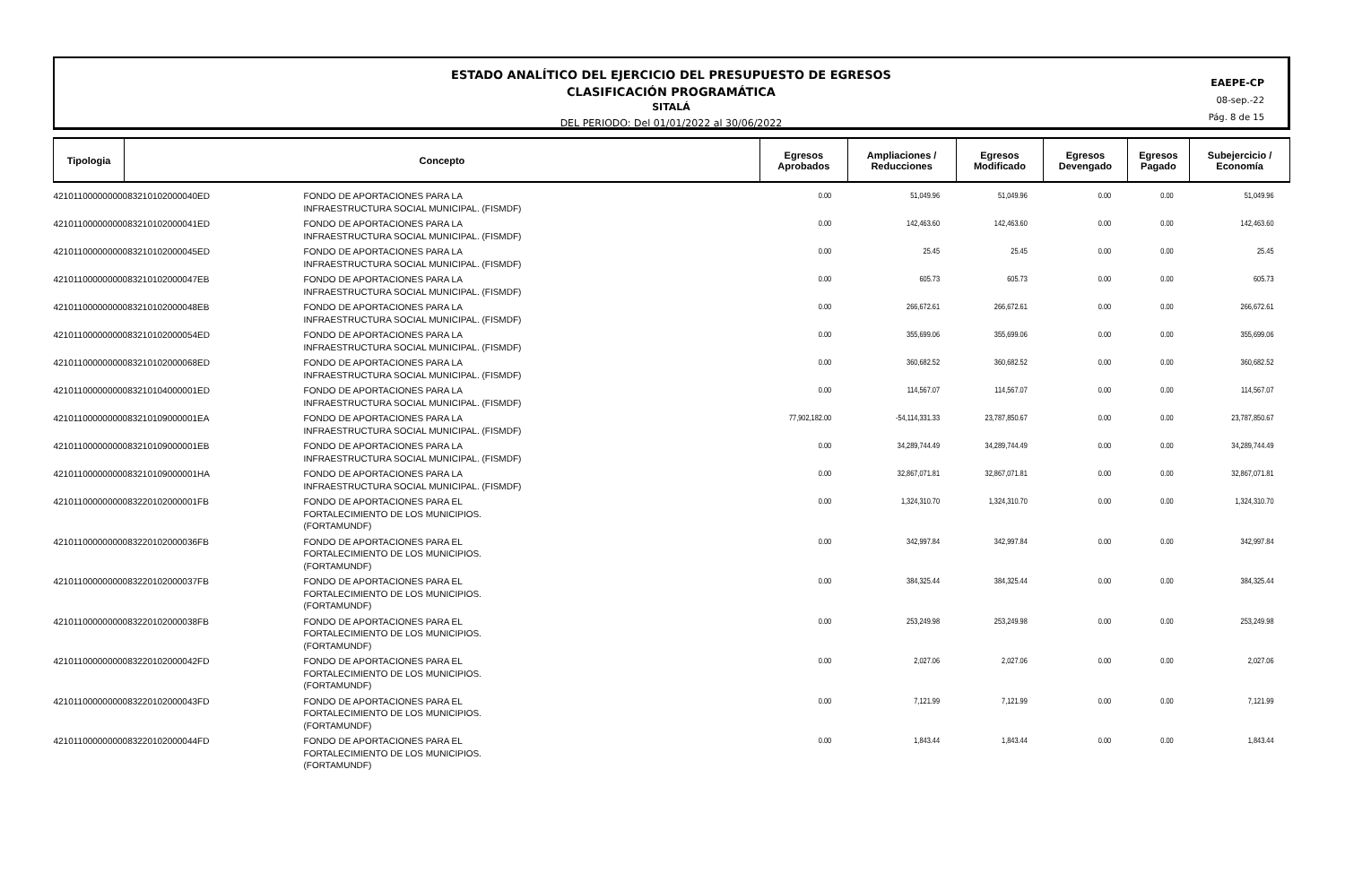ESTADO ANALÍTICO DEL EJERCICIO DEL PRESUPUESTO DE EGRESOS
CLASIFICACIÓN PROGRAMÁTICA
SITALÁ
DEL PERIODO: Del 01/01/2022 al 30/06/2022
EAEPE-CP
08-sep.-22
Pág. 8 de 15
| Tipologia | Concepto | | Egresos Aprobados | Ampliaciones / Reducciones | Egresos Modificado | Egresos Devengado | Egresos Pagado | Subejercicio / Economía |
| --- | --- | --- | --- | --- | --- | --- | --- | --- |
| 42101100000000083210102000040ED | | FONDO DE APORTACIONES PARA LA INFRAESTRUCTURA SOCIAL MUNICIPAL. (FISMDF) | 0.00 | 51,049.96 | 51,049.96 | 0.00 | 0.00 | 51,049.96 |
| 42101100000000083210102000041ED | | FONDO DE APORTACIONES PARA LA INFRAESTRUCTURA SOCIAL MUNICIPAL. (FISMDF) | 0.00 | 142,463.60 | 142,463.60 | 0.00 | 0.00 | 142,463.60 |
| 42101100000000083210102000045ED | | FONDO DE APORTACIONES PARA LA INFRAESTRUCTURA SOCIAL MUNICIPAL. (FISMDF) | 0.00 | 25.45 | 25.45 | 0.00 | 0.00 | 25.45 |
| 42101100000000083210102000047EB | | FONDO DE APORTACIONES PARA LA INFRAESTRUCTURA SOCIAL MUNICIPAL. (FISMDF) | 0.00 | 605.73 | 605.73 | 0.00 | 0.00 | 605.73 |
| 42101100000000083210102000048EB | | FONDO DE APORTACIONES PARA LA INFRAESTRUCTURA SOCIAL MUNICIPAL. (FISMDF) | 0.00 | 266,672.61 | 266,672.61 | 0.00 | 0.00 | 266,672.61 |
| 42101100000000083210102000054ED | | FONDO DE APORTACIONES PARA LA INFRAESTRUCTURA SOCIAL MUNICIPAL. (FISMDF) | 0.00 | 355,699.06 | 355,699.06 | 0.00 | 0.00 | 355,699.06 |
| 42101100000000083210102000068ED | | FONDO DE APORTACIONES PARA LA INFRAESTRUCTURA SOCIAL MUNICIPAL. (FISMDF) | 0.00 | 360,682.52 | 360,682.52 | 0.00 | 0.00 | 360,682.52 |
| 42101100000000083210104000001ED | | FONDO DE APORTACIONES PARA LA INFRAESTRUCTURA SOCIAL MUNICIPAL. (FISMDF) | 0.00 | 114,567.07 | 114,567.07 | 0.00 | 0.00 | 114,567.07 |
| 42101100000000083210109000001EA | | FONDO DE APORTACIONES PARA LA INFRAESTRUCTURA SOCIAL MUNICIPAL. (FISMDF) | 77,902,182.00 | -54,114,331.33 | 23,787,850.67 | 0.00 | 0.00 | 23,787,850.67 |
| 42101100000000083210109000001EB | | FONDO DE APORTACIONES PARA LA INFRAESTRUCTURA SOCIAL MUNICIPAL. (FISMDF) | 0.00 | 34,289,744.49 | 34,289,744.49 | 0.00 | 0.00 | 34,289,744.49 |
| 42101100000000083210109000001HA | | FONDO DE APORTACIONES PARA LA INFRAESTRUCTURA SOCIAL MUNICIPAL. (FISMDF) | 0.00 | 32,867,071.81 | 32,867,071.81 | 0.00 | 0.00 | 32,867,071.81 |
| 42101100000000083220102000001FB | | FONDO DE APORTACIONES PARA EL FORTALECIMIENTO DE LOS MUNICIPIOS. (FORTAMUNDF) | 0.00 | 1,324,310.70 | 1,324,310.70 | 0.00 | 0.00 | 1,324,310.70 |
| 42101100000000083220102000036FB | | FONDO DE APORTACIONES PARA EL FORTALECIMIENTO DE LOS MUNICIPIOS. (FORTAMUNDF) | 0.00 | 342,997.84 | 342,997.84 | 0.00 | 0.00 | 342,997.84 |
| 42101100000000083220102000037FB | | FONDO DE APORTACIONES PARA EL FORTALECIMIENTO DE LOS MUNICIPIOS. (FORTAMUNDF) | 0.00 | 384,325.44 | 384,325.44 | 0.00 | 0.00 | 384,325.44 |
| 42101100000000083220102000038FB | | FONDO DE APORTACIONES PARA EL FORTALECIMIENTO DE LOS MUNICIPIOS. (FORTAMUNDF) | 0.00 | 253,249.98 | 253,249.98 | 0.00 | 0.00 | 253,249.98 |
| 42101100000000083220102000042FD | | FONDO DE APORTACIONES PARA EL FORTALECIMIENTO DE LOS MUNICIPIOS. (FORTAMUNDF) | 0.00 | 2,027.06 | 2,027.06 | 0.00 | 0.00 | 2,027.06 |
| 42101100000000083220102000043FD | | FONDO DE APORTACIONES PARA EL FORTALECIMIENTO DE LOS MUNICIPIOS. (FORTAMUNDF) | 0.00 | 7,121.99 | 7,121.99 | 0.00 | 0.00 | 7,121.99 |
| 42101100000000083220102000044FD | | FONDO DE APORTACIONES PARA EL FORTALECIMIENTO DE LOS MUNICIPIOS. (FORTAMUNDF) | 0.00 | 1,843.44 | 1,843.44 | 0.00 | 0.00 | 1,843.44 |